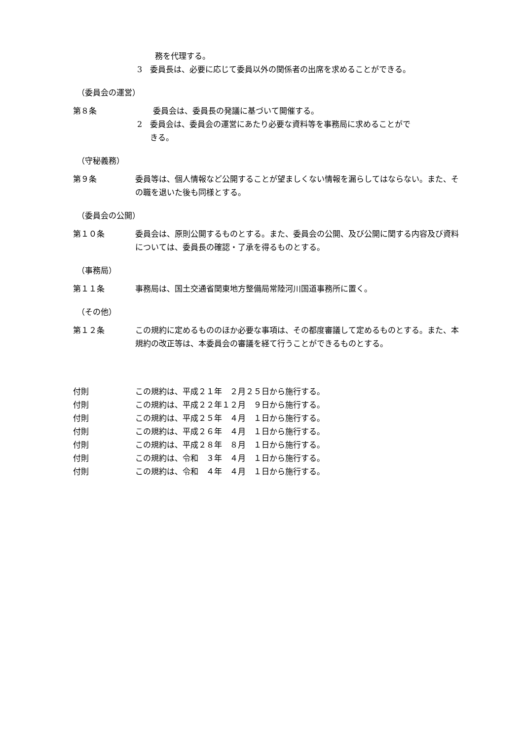務を代理する。
3　委員長は、必要に応じて委員以外の関係者の出席を求めることができる。
（委員会の運営）
第８条 委員会は、委員長の発議に基づいて開催する。
2　委員会は、委員会の運営にあたり必要な資料等を事務局に求めることがで
きる。
（守秘義務）
第９条 委員等は、個人情報など公開することが望ましくない情報を漏らしてはならない。また、その職を退いた後も同様とする。
（委員会の公開）
第１０条 委員会は、原則公開するものとする。また、委員会の公開、及び公開に関する内容及び資料については、委員長の確認・了承を得るものとする。
（事務局）
第１１条 事務局は、国土交通省関東地方整備局常陸河川国道事務所に置く。
（その他）
第１２条 この規約に定めるもののほか必要な事項は、その都度審議して定めるものとする。また、本規約の改正等は、本委員会の審議を経て行うことができるものとする。
付則 この規約は、平成２１年　２月２５日から施行する。
付則 この規約は、平成２２年１２月　９日から施行する。
付則 この規約は、平成２５年　４月　１日から施行する。
付則 この規約は、平成２６年　４月　１日から施行する。
付則 この規約は、平成２８年　８月　１日から施行する。
付則 この規約は、令和　３年　４月　１日から施行する。
付則 この規約は、令和　４年　４月　１日から施行する。